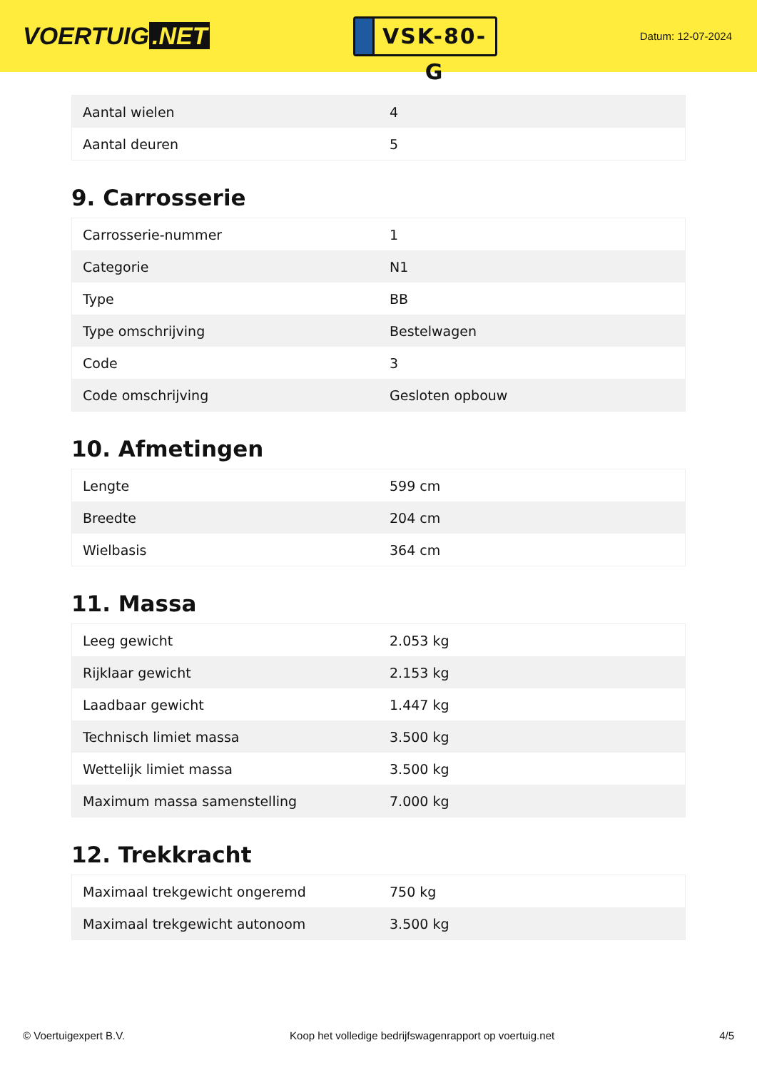VOERTUIG.NET
VSK-80-G
Datum: 12-07-2024
| Aantal wielen | 4 |
| Aantal deuren | 5 |
9. Carrosserie
| Carrosserie-nummer | 1 |
| Categorie | N1 |
| Type | BB |
| Type omschrijving | Bestelwagen |
| Code | 3 |
| Code omschrijving | Gesloten opbouw |
10. Afmetingen
| Lengte | 599 cm |
| Breedte | 204 cm |
| Wielbasis | 364 cm |
11. Massa
| Leeg gewicht | 2.053 kg |
| Rijklaar gewicht | 2.153 kg |
| Laadbaar gewicht | 1.447 kg |
| Technisch limiet massa | 3.500 kg |
| Wettelijk limiet massa | 3.500 kg |
| Maximum massa samenstelling | 7.000 kg |
12. Trekkracht
| Maximaal trekgewicht ongeremd | 750 kg |
| Maximaal trekgewicht autonoom | 3.500 kg |
© Voertuigexpert B.V. Koop het volledige bedrijfswagenrapport op voertuig.net 4/5